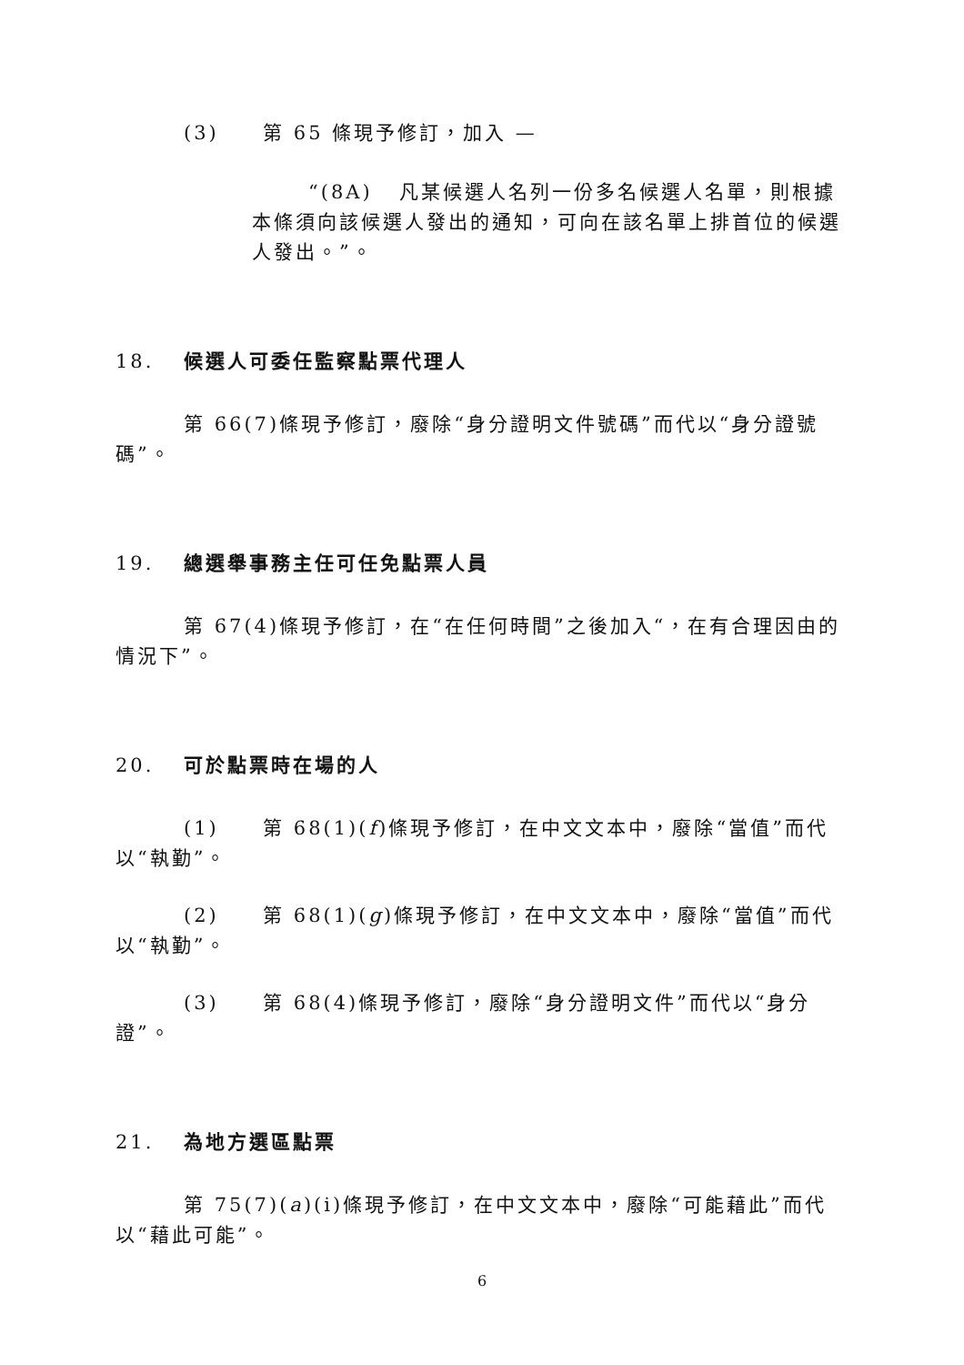(3) 第 65 條現予修訂，加入 —
“(8A) 凡某候選人名列一份多名候選人名單，則根據本條須向該候選人發出的通知，可向在該名單上排首位的候選人發出。”。
18. 候選人可委任監察點票代理人
第 66(7)條現予修訂，廢除“身分證明文件號碼”而代以“身分證號碼”。
19. 總選舉事務主任可任免點票人員
第 67(4)條現予修訂，在“在任何時間”之後加入“，在有合理因由的情況下”。
20. 可於點票時在場的人
(1) 第 68(1)(f)條現予修訂，在中文文本中，廢除“當值”而代以“執勤”。
(2) 第 68(1)(g)條現予修訂，在中文文本中，廢除“當值”而代以“執勤”。
(3) 第 68(4)條現予修訂，廢除“身分證明文件”而代以“身分證”。
21. 為地方選區點票
第 75(7)(a)(i)條現予修訂，在中文文本中，廢除“可能藉此”而代以“藉此可能”。
6